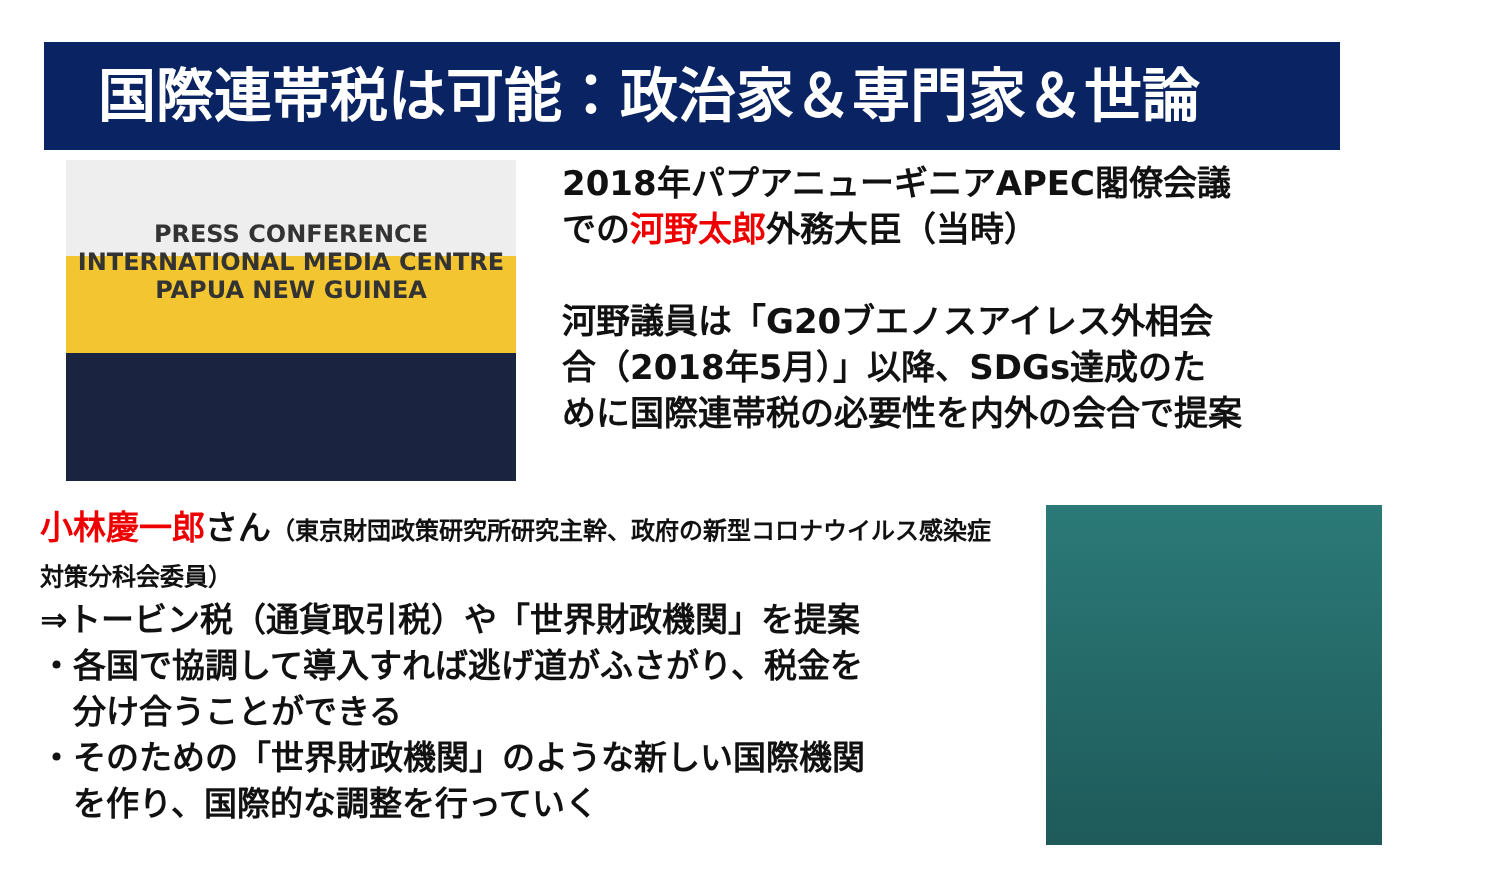国際連帯税は可能：政治家＆専門家＆世論
PRESS CONFERENCE
INTERNATIONAL MEDIA CENTRE
PAPUA NEW GUINEA
2018年パプアニューギニアAPEC閣僚会議
での河野太郎外務大臣（当時）
河野議員は「G20ブエノスアイレス外相会
合（2018年5月）」以降、SDGs達成のた
めに国際連帯税の必要性を内外の会合で提案
小林慶一郎さん（東京財団政策研究所研究主幹、政府の新型コロナウイルス感染症対策分科会委員）
⇒トービン税（通貨取引税）や「世界財政機関」を提案
・各国で協調して導入すれば逃げ道がふさがり、税金を
　分け合うことができる
・そのための「世界財政機関」のような新しい国際機関
　を作り、国際的な調整を行っていく